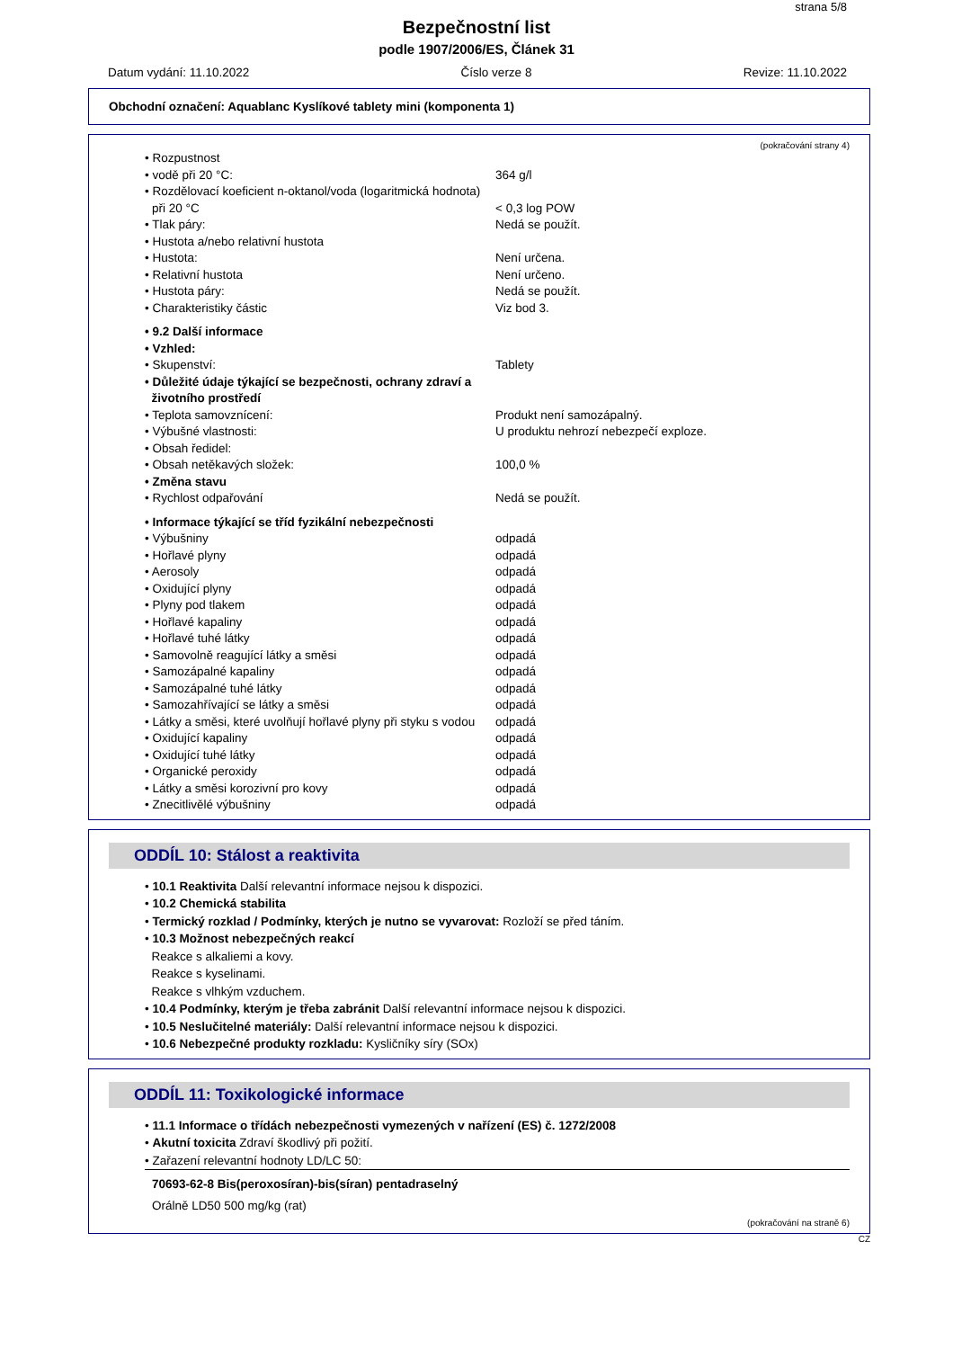strana 5/8
Bezpečnostní list
podle 1907/2006/ES, Článek 31
Datum vydání: 11.10.2022 Číslo verze 8 Revize: 11.10.2022
Obchodní označení: Aquablanc Kyslíkové tablety mini (komponenta 1)
(pokračování strany 4)
| • Rozpustnost | |
| • vodě při 20 °C: | 364 g/l |
| • Rozdělovací koeficient n-oktanol/voda (logaritmická hodnota) | |
| při 20 °C | < 0,3 log POW |
| • Tlak páry: | Nedá se použít. |
| • Hustota a/nebo relativní hustota | |
| • Hustota: | Není určena. |
| • Relativní hustota | Není určeno. |
| • Hustota páry: | Nedá se použít. |
| • Charakteristiky částic | Viz bod 3. |
| • 9.2 Další informace | |
| • Vzhled: | |
| • Skupenství: | Tablety |
| • Důležité údaje týkající se bezpečnosti, ochrany zdraví a životního prostředí | |
| • Teplota samovznícení: | Produkt není samozápalný. |
| • Výbušné vlastnosti: | U produktu nehrozí nebezpečí exploze. |
| • Obsah ředidel: | |
| • Obsah netěkavých složek: | 100,0 % |
| • Změna stavu | |
| • Rychlost odpařování | Nedá se použít. |
| • Informace týkající se tříd fyzikální nebezpečnosti | |
| • Výbušniny | odpadá |
| • Hořlavé plyny | odpadá |
| • Aerosoly | odpadá |
| • Oxidující plyny | odpadá |
| • Plyny pod tlakem | odpadá |
| • Hořlavé kapaliny | odpadá |
| • Hořlavé tuhé látky | odpadá |
| • Samovolně reagující látky a směsi | odpadá |
| • Samozápalné kapaliny | odpadá |
| • Samozápalné tuhé látky | odpadá |
| • Samozahřívající se látky a směsi | odpadá |
| • Látky a směsi, které uvolňují hořlavé plyny při styku s vodou | odpadá |
| • Oxidující kapaliny | odpadá |
| • Oxidující tuhé látky | odpadá |
| • Organické peroxidy | odpadá |
| • Látky a směsi korozivní pro kovy | odpadá |
| • Znecitlivělé výbušniny | odpadá |
ODDÍL 10: Stálost a reaktivita
• 10.1 Reaktivita Další relevantní informace nejsou k dispozici.
• 10.2 Chemická stabilita
• Termický rozklad / Podmínky, kterých je nutno se vyvarovat: Rozloží se před táním.
• 10.3 Možnost nebezpečných reakcí
Reakce s alkaliemi a kovy.
Reakce s kyselinami.
Reakce s vlhkým vzduchem.
• 10.4 Podmínky, kterým je třeba zabránit Další relevantní informace nejsou k dispozici.
• 10.5 Neslučitelné materiály: Další relevantní informace nejsou k dispozici.
• 10.6 Nebezpečné produkty rozkladu: Kysličníky síry (SOx)
ODDÍL 11: Toxikologické informace
• 11.1 Informace o třídách nebezpečnosti vymezených v nařízení (ES) č. 1272/2008
• Akutní toxicita Zdraví škodlivý při požití.
• Zařazení relevantní hodnoty LD/LC 50:
70693-62-8 Bis(peroxosíran)-bis(síran) pentadraselný
Orálně LD50 500 mg/kg (rat)
(pokračování na straně 6)
CZ